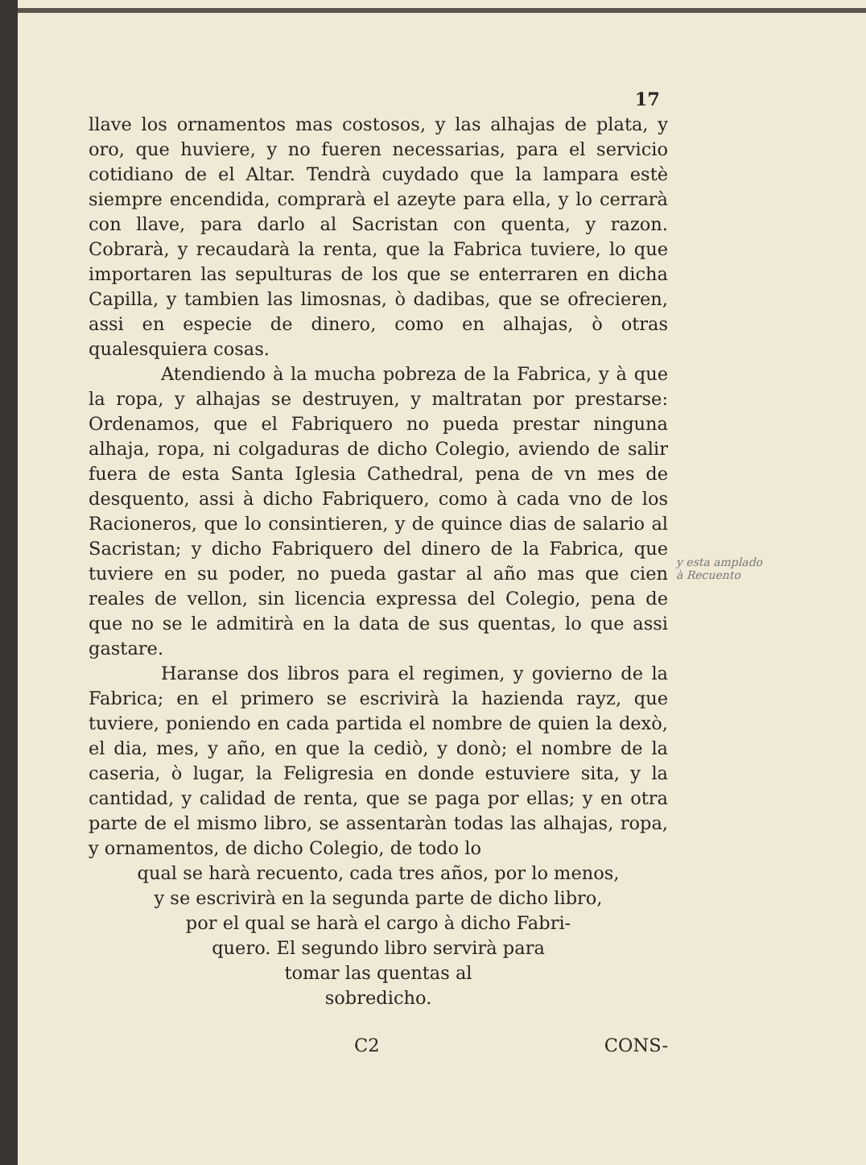17
llave los ornamentos mas costosos, y las alhajas de plata, y oro, que huviere, y no fueren necessarias, para el servicio cotidiano de el Altar. Tendrà cuydado que la lampara estè siempre encendida, comprarà el azeyte para ella, y lo cerrarà con llave, para darlo al Sacristan con quenta, y razon. Cobrarà, y recaudarà la renta, que la Fabrica tuviere, lo que importaren las sepulturas de los que se enterraren en dicha Capilla, y tambien las limosnas, ò dadibas, que se ofrecieren, assi en especie de dinero, como en alhajas, ò otras qualesquiera cosas.
Atendiendo à la mucha pobreza de la Fabrica, y à que la ropa, y alhajas se destruyen, y maltratan por prestarse: Ordenamos, que el Fabriquero no pueda prestar ninguna alhaja, ropa, ni colgaduras de dicho Colegio, aviendo de salir fuera de esta Santa Iglesia Cathedral, pena de vn mes de desquento, assi à dicho Fabriquero, como à cada vno de los Racioneros, que lo consintieren, y de quince dias de salario al Sacristan; y dicho Fabriquero del dinero de la Fabrica, que tuviere en su poder, no pueda gastar al año mas que cien reales de vellon, sin licencia expressa del Colegio, pena de que no se le admitirà en la data de sus quentas, lo que assi gastare.
Haranse dos libros para el regimen, y govierno de la Fabrica; en el primero se escrivirà la hazienda rayz, que tuviere, poniendo en cada partida el nombre de quien la dexò, el dia, mes, y año, en que la cediò, y donò; el nombre de la caseria, ò lugar, la Feligresia en donde estuviere sita, y la cantidad, y calidad de renta, que se paga por ellas; y en otra parte de el mismo libro, se assentaràn todas las alhajas, ropa, y ornamentos, de dicho Colegio, de todo lo
qual se harà recuento, cada tres años, por lo menos,
y se escrivirà en la segunda parte de dicho libro,
por el qual se harà el cargo à dicho Fabri-
quero. El segundo libro servirà para
tomar las quentas al
sobredicho.
C2 CONS-
y esta amplado
à Recuento